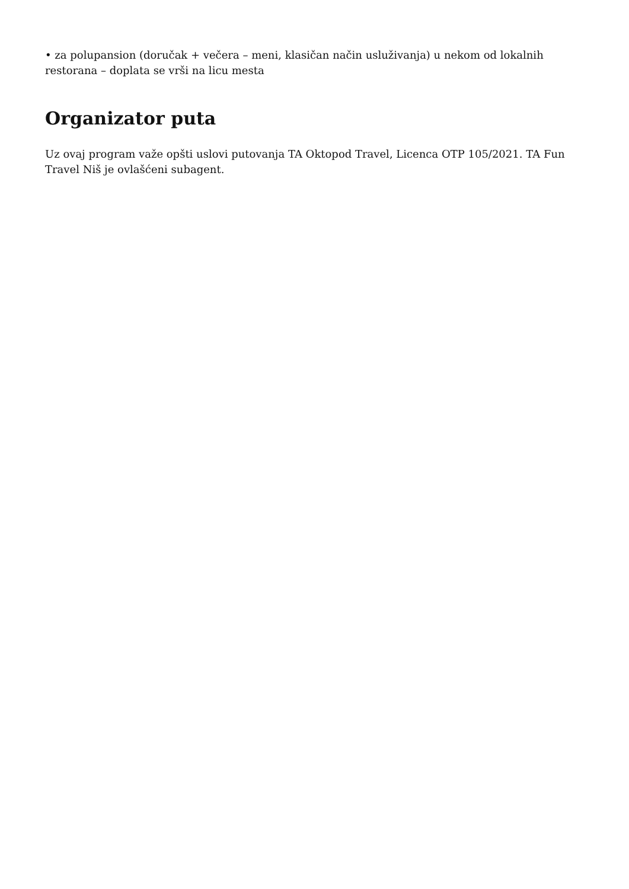• za polupansion (doručak + večera – meni, klasičan način usluživanja) u nekom od lokalnih restorana – doplata se vrši na licu mesta
Organizator puta
Uz ovaj program važe opšti uslovi putovanja TA Oktopod Travel, Licenca OTP 105/2021. TA Fun Travel Niš je ovlašćeni subagent.